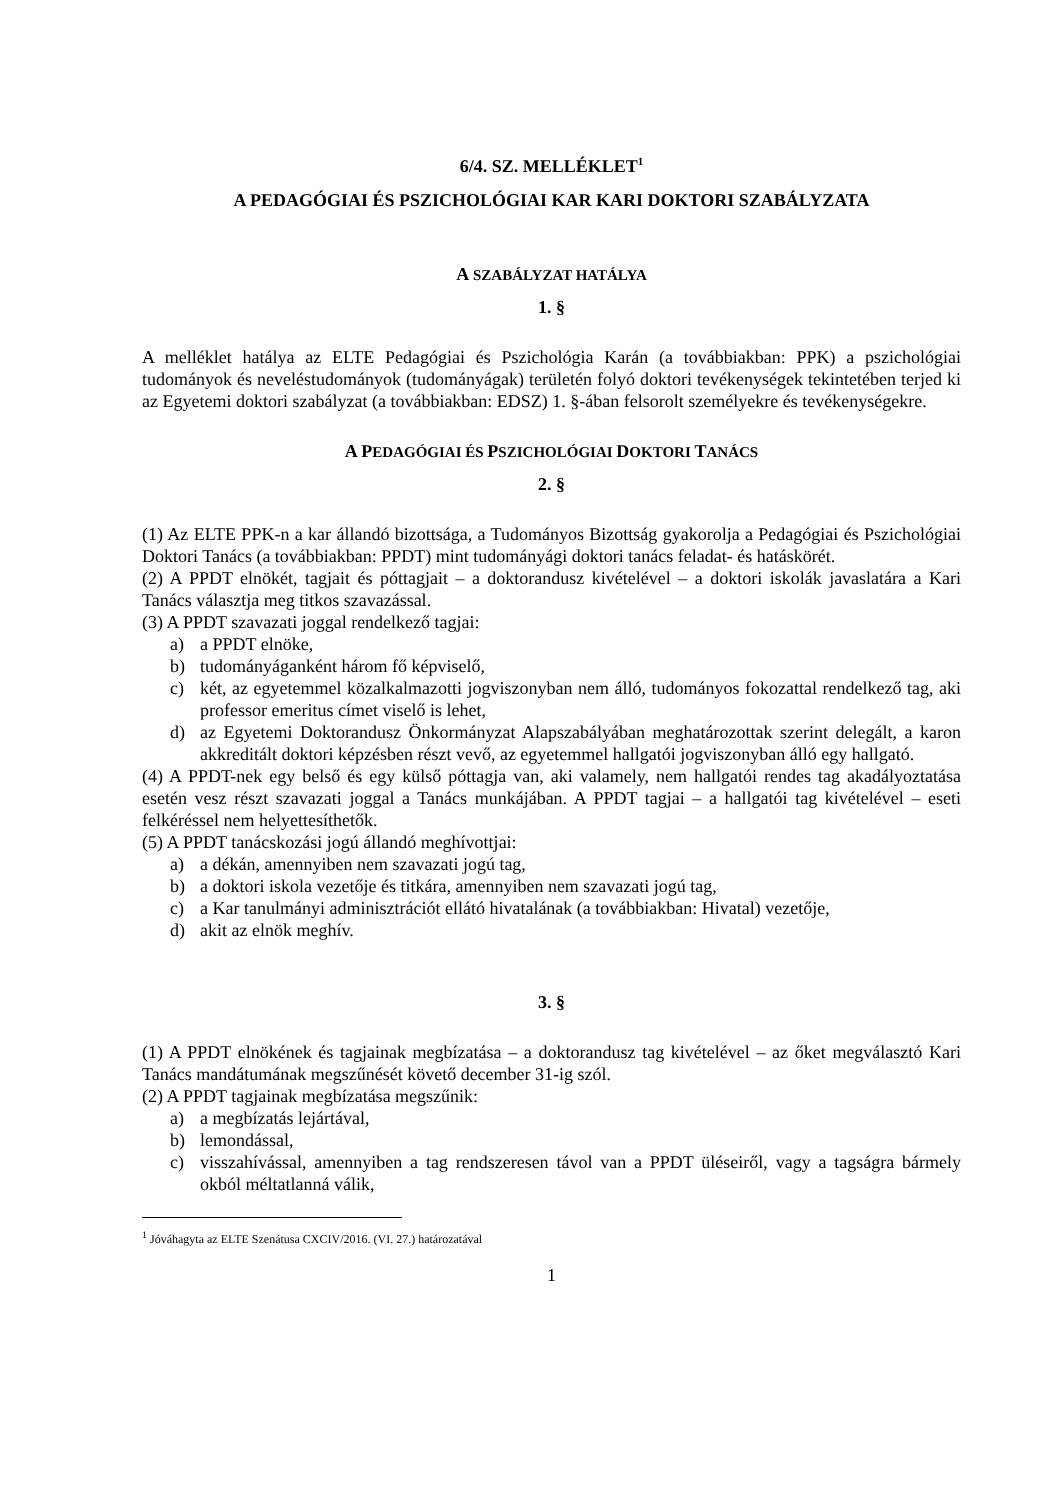6/4. SZ. MELLÉKLET<sup>1</sup>
A PEDAGÓGIAI ÉS PSZICHOLÓGIAI KAR KARI DOKTORI SZABÁLYZATA
A SZABÁLYZAT HATÁLYA
1. §
A melléklet hatálya az ELTE Pedagógiai és Pszichológia Karán (a továbbiakban: PPK) a pszichológiai tudományok és neveléstudományok (tudományágak) területén folyó doktori tevékenységek tekintetében terjed ki az Egyetemi doktori szabályzat (a továbbiakban: EDSZ) 1. §-ában felsorolt személyekre és tevékenységekre.
A PEDAGÓGIAI ÉS PSZICHOLÓGIAI DOKTORI TANÁCS
2. §
(1) Az ELTE PPK-n a kar állandó bizottsága, a Tudományos Bizottság gyakorolja a Pedagógiai és Pszichológiai Doktori Tanács (a továbbiakban: PPDT) mint tudományági doktori tanács feladat- és hatáskörét.
(2) A PPDT elnökét, tagjait és póttagjait – a doktorandusz kivételével – a doktori iskolák javaslatára a Kari Tanács választja meg titkos szavazással.
(3) A PPDT szavazati joggal rendelkező tagjai:
a) a PPDT elnöke,
b) tudományáganként három fő képviselő,
c) két, az egyetemmel közalkalmazotti jogviszonyban nem álló, tudományos fokozattal rendelkező tag, aki professor emeritus címet viselő is lehet,
d) az Egyetemi Doktorandusz Önkormányzat Alapszabályában meghatározottak szerint delegált, a karon akkreditált doktori képzésben részt vevő, az egyetemmel hallgatói jogviszonyban álló egy hallgató.
(4) A PPDT-nek egy belső és egy külső póttagja van, aki valamely, nem hallgatói rendes tag akadályoztatása esetén vesz részt szavazati joggal a Tanács munkájában. A PPDT tagjai – a hallgatói tag kivételével – eseti felkéréssel nem helyettesíthetők.
(5) A PPDT tanácskozási jogú állandó meghívottjai:
a) a dékán, amennyiben nem szavazati jogú tag,
b) a doktori iskola vezetője és titkára, amennyiben nem szavazati jogú tag,
c) a Kar tanulmányi adminisztrációt ellátó hivatalának (a továbbiakban: Hivatal) vezetője,
d) akit az elnök meghív.
3. §
(1) A PPDT elnökének és tagjainak megbízatása – a doktorandusz tag kivételével – az őket megválasztó Kari Tanács mandátumának megszűnését követő december 31-ig szól.
(2) A PPDT tagjainak megbízatása megszűnik:
a) a megbízatás lejártával,
b) lemondással,
c) visszahívással, amennyiben a tag rendszeresen távol van a PPDT üléseiről, vagy a tagságra bármely okból méltatlanná válik,
<sup>1</sup> Jóváhagyta az ELTE Szenátusa CXCIV/2016. (VI. 27.) határozatával
1